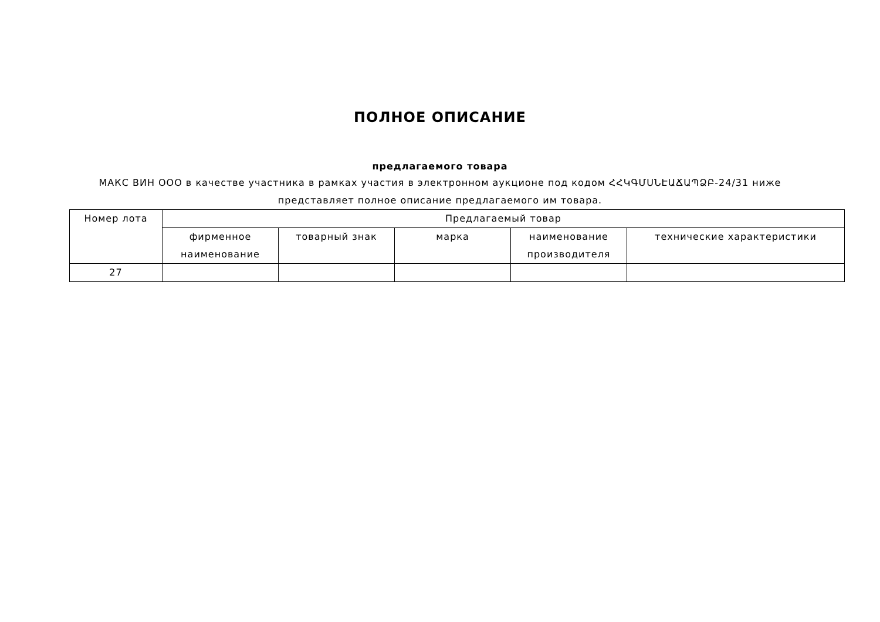ПОЛНОЕ ОПИСАНИЕ
предлагаемого товара
МАКС ВИН ООО в качестве участника в рамках участия в электронном аукционе под кодом ՀՀԿԳՄՍՆԷԱՃԱՊՁԲ-24/31 ниже представляет полное описание предлагаемого им товара.
| Номер лота | Предлагаемый товар | | | | |
| --- | --- | --- | --- | --- | --- |
| | фирменное наименование | товарный знак | марка | наименование производителя | технические характеристики |
| 27 | | | | | |